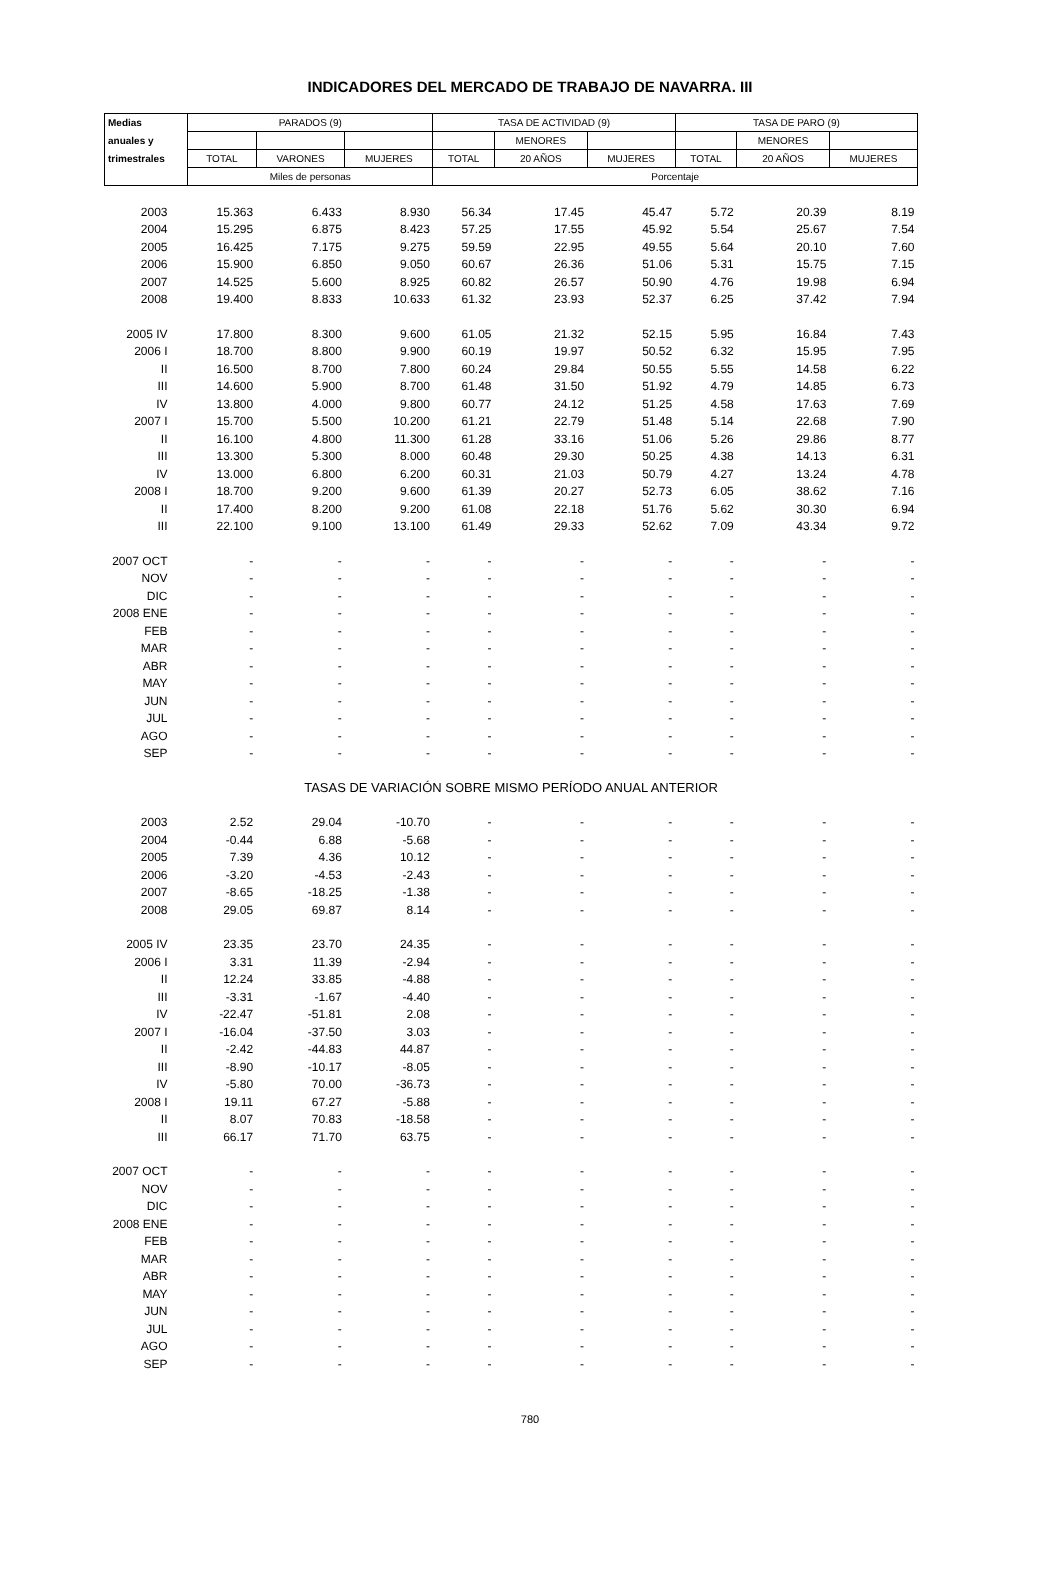INDICADORES DEL MERCADO DE TRABAJO DE NAVARRA. III
| Medias | PARADOS (9) | | | TASA DE ACTIVIDAD (9) | | | TASA DE PARO (9) | | |
| --- | --- | --- | --- | --- | --- | --- | --- | --- | --- |
| anuales y | | | | | MENORES | | | MENORES | |
| trimestrales | TOTAL | VARONES | MUJERES | TOTAL | 20 AÑOS | MUJERES | TOTAL | 20 AÑOS | MUJERES |
| | Miles de personas | | | Porcentaje | | | | | |
| 2003 | 15.363 | 6.433 | 8.930 | 56.34 | 17.45 | 45.47 | 5.72 | 20.39 | 8.19 |
| 2004 | 15.295 | 6.875 | 8.423 | 57.25 | 17.55 | 45.92 | 5.54 | 25.67 | 7.54 |
| 2005 | 16.425 | 7.175 | 9.275 | 59.59 | 22.95 | 49.55 | 5.64 | 20.10 | 7.60 |
| 2006 | 15.900 | 6.850 | 9.050 | 60.67 | 26.36 | 51.06 | 5.31 | 15.75 | 7.15 |
| 2007 | 14.525 | 5.600 | 8.925 | 60.82 | 26.57 | 50.90 | 4.76 | 19.98 | 6.94 |
| 2008 | 19.400 | 8.833 | 10.633 | 61.32 | 23.93 | 52.37 | 6.25 | 37.42 | 7.94 |
| 2005 IV | 17.800 | 8.300 | 9.600 | 61.05 | 21.32 | 52.15 | 5.95 | 16.84 | 7.43 |
| 2006 I | 18.700 | 8.800 | 9.900 | 60.19 | 19.97 | 50.52 | 6.32 | 15.95 | 7.95 |
| II | 16.500 | 8.700 | 7.800 | 60.24 | 29.84 | 50.55 | 5.55 | 14.58 | 6.22 |
| III | 14.600 | 5.900 | 8.700 | 61.48 | 31.50 | 51.92 | 4.79 | 14.85 | 6.73 |
| IV | 13.800 | 4.000 | 9.800 | 60.77 | 24.12 | 51.25 | 4.58 | 17.63 | 7.69 |
| 2007 I | 15.700 | 5.500 | 10.200 | 61.21 | 22.79 | 51.48 | 5.14 | 22.68 | 7.90 |
| II | 16.100 | 4.800 | 11.300 | 61.28 | 33.16 | 51.06 | 5.26 | 29.86 | 8.77 |
| III | 13.300 | 5.300 | 8.000 | 60.48 | 29.30 | 50.25 | 4.38 | 14.13 | 6.31 |
| IV | 13.000 | 6.800 | 6.200 | 60.31 | 21.03 | 50.79 | 4.27 | 13.24 | 4.78 |
| 2008 I | 18.700 | 9.200 | 9.600 | 61.39 | 20.27 | 52.73 | 6.05 | 38.62 | 7.16 |
| II | 17.400 | 8.200 | 9.200 | 61.08 | 22.18 | 51.76 | 5.62 | 30.30 | 6.94 |
| III | 22.100 | 9.100 | 13.100 | 61.49 | 29.33 | 52.62 | 7.09 | 43.34 | 9.72 |
| 2007 OCT | - | - | - | - | - | - | - | - | - |
| NOV | - | - | - | - | - | - | - | - | - |
| DIC | - | - | - | - | - | - | - | - | - |
| 2008 ENE | - | - | - | - | - | - | - | - | - |
| FEB | - | - | - | - | - | - | - | - | - |
| MAR | - | - | - | - | - | - | - | - | - |
| ABR | - | - | - | - | - | - | - | - | - |
| MAY | - | - | - | - | - | - | - | - | - |
| JUN | - | - | - | - | - | - | - | - | - |
| JUL | - | - | - | - | - | - | - | - | - |
| AGO | - | - | - | - | - | - | - | - | - |
| SEP | - | - | - | - | - | - | - | - | - |
| TASAS DE VARIACIÓN SOBRE MISMO PERÍODO ANUAL ANTERIOR | | | | | | | | | |
| 2003 | 2.52 | 29.04 | -10.70 | - | - | - | - | - | - |
| 2004 | -0.44 | 6.88 | -5.68 | - | - | - | - | - | - |
| 2005 | 7.39 | 4.36 | 10.12 | - | - | - | - | - | - |
| 2006 | -3.20 | -4.53 | -2.43 | - | - | - | - | - | - |
| 2007 | -8.65 | -18.25 | -1.38 | - | - | - | - | - | - |
| 2008 | 29.05 | 69.87 | 8.14 | - | - | - | - | - | - |
| 2005 IV | 23.35 | 23.70 | 24.35 | - | - | - | - | - | - |
| 2006 I | 3.31 | 11.39 | -2.94 | - | - | - | - | - | - |
| II | 12.24 | 33.85 | -4.88 | - | - | - | - | - | - |
| III | -3.31 | -1.67 | -4.40 | - | - | - | - | - | - |
| IV | -22.47 | -51.81 | 2.08 | - | - | - | - | - | - |
| 2007 I | -16.04 | -37.50 | 3.03 | - | - | - | - | - | - |
| II | -2.42 | -44.83 | 44.87 | - | - | - | - | - | - |
| III | -8.90 | -10.17 | -8.05 | - | - | - | - | - | - |
| IV | -5.80 | 70.00 | -36.73 | - | - | - | - | - | - |
| 2008 I | 19.11 | 67.27 | -5.88 | - | - | - | - | - | - |
| II | 8.07 | 70.83 | -18.58 | - | - | - | - | - | - |
| III | 66.17 | 71.70 | 63.75 | - | - | - | - | - | - |
| 2007 OCT | - | - | - | - | - | - | - | - | - |
| NOV | - | - | - | - | - | - | - | - | - |
| DIC | - | - | - | - | - | - | - | - | - |
| 2008 ENE | - | - | - | - | - | - | - | - | - |
| FEB | - | - | - | - | - | - | - | - | - |
| MAR | - | - | - | - | - | - | - | - | - |
| ABR | - | - | - | - | - | - | - | - | - |
| MAY | - | - | - | - | - | - | - | - | - |
| JUN | - | - | - | - | - | - | - | - | - |
| JUL | - | - | - | - | - | - | - | - | - |
| AGO | - | - | - | - | - | - | - | - | - |
| SEP | - | - | - | - | - | - | - | - | - |
780